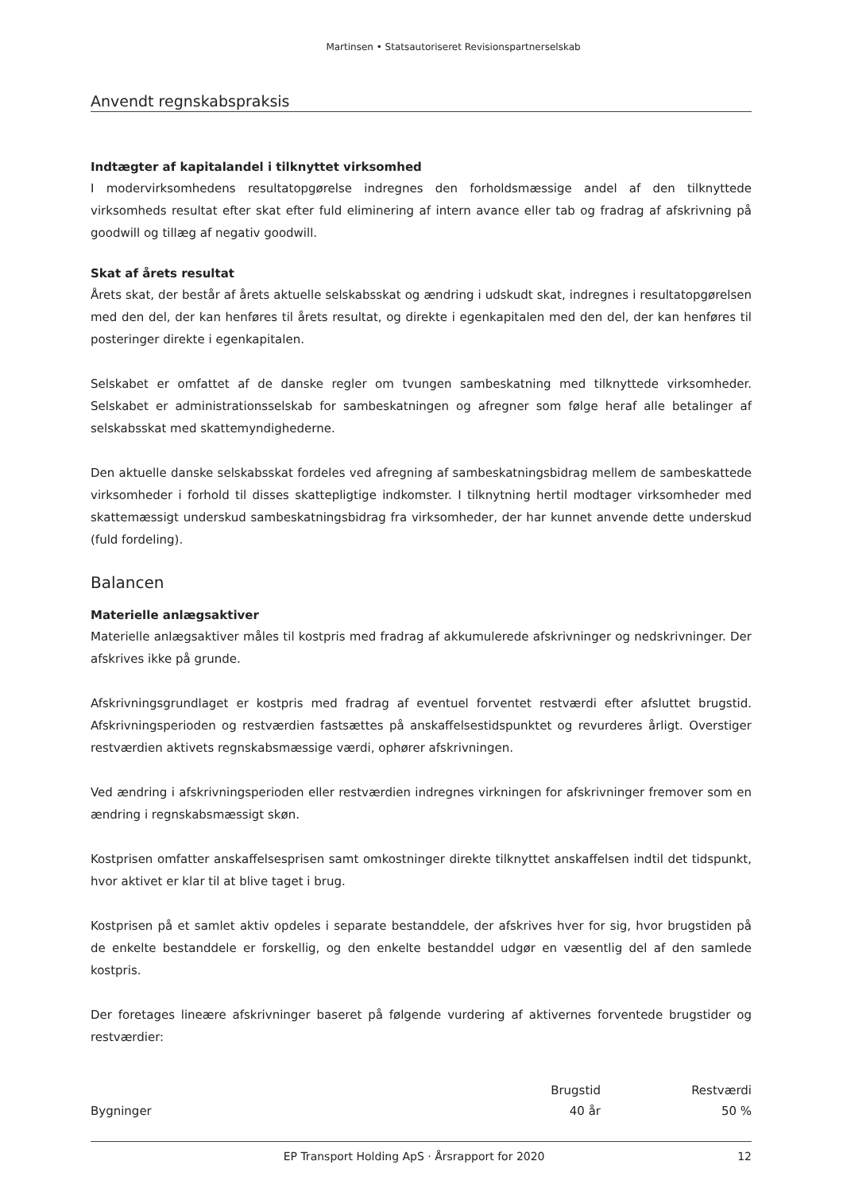Martinsen • Statsautoriseret Revisionspartnerselskab
Anvendt regnskabspraksis
Indtægter af kapitalandel i tilknyttet virksomhed
I modervirksomhedens resultatopgørelse indregnes den forholdsmæssige andel af den tilknyttede virksomheds resultat efter skat efter fuld eliminering af intern avance eller tab og fradrag af afskrivning på goodwill og tillæg af negativ goodwill.
Skat af årets resultat
Årets skat, der består af årets aktuelle selskabsskat og ændring i udskudt skat, indregnes i resultatopgørelsen med den del, der kan henføres til årets resultat, og direkte i egenkapitalen med den del, der kan henføres til posteringer direkte i egenkapitalen.
Selskabet er omfattet af de danske regler om tvungen sambeskatning med tilknyttede virksomheder. Selskabet er administrationsselskab for sambeskatningen og afregner som følge heraf alle betalinger af selskabsskat med skattemyndighederne.
Den aktuelle danske selskabsskat fordeles ved afregning af sambeskatningsbidrag mellem de sambeskattede virksomheder i forhold til disses skattepligtige indkomster. I tilknytning hertil modtager virksomheder med skattemæssigt underskud sambeskatningsbidrag fra virksomheder, der har kunnet anvende dette underskud (fuld fordeling).
Balancen
Materielle anlægsaktiver
Materielle anlægsaktiver måles til kostpris med fradrag af akkumulerede afskrivninger og nedskrivninger. Der afskrives ikke på grunde.
Afskrivningsgrundlaget er kostpris med fradrag af eventuel forventet restværdi efter afsluttet brugstid. Afskrivningsperioden og restværdien fastsættes på anskaffelsestidspunktet og revurderes årligt. Overstiger restværdien aktivets regnskabsmæssige værdi, ophører afskrivningen.
Ved ændring i afskrivningsperioden eller restværdien indregnes virkningen for afskrivninger fremover som en ændring i regnskabsmæssigt skøn.
Kostprisen omfatter anskaffelsesprisen samt omkostninger direkte tilknyttet anskaffelsen indtil det tidspunkt, hvor aktivet er klar til at blive taget i brug.
Kostprisen på et samlet aktiv opdeles i separate bestanddele, der afskrives hver for sig, hvor brugstiden på de enkelte bestanddele er forskellig, og den enkelte bestanddel udgør en væsentlig del af den samlede kostpris.
Der foretages lineære afskrivninger baseret på følgende vurdering af aktivernes forventede brugstider og restværdier:
| | Brugstid | Restværdi |
| --- | --- | --- |
| Bygninger | 40 år | 50 % |
EP Transport Holding ApS · Årsrapport for 2020 12